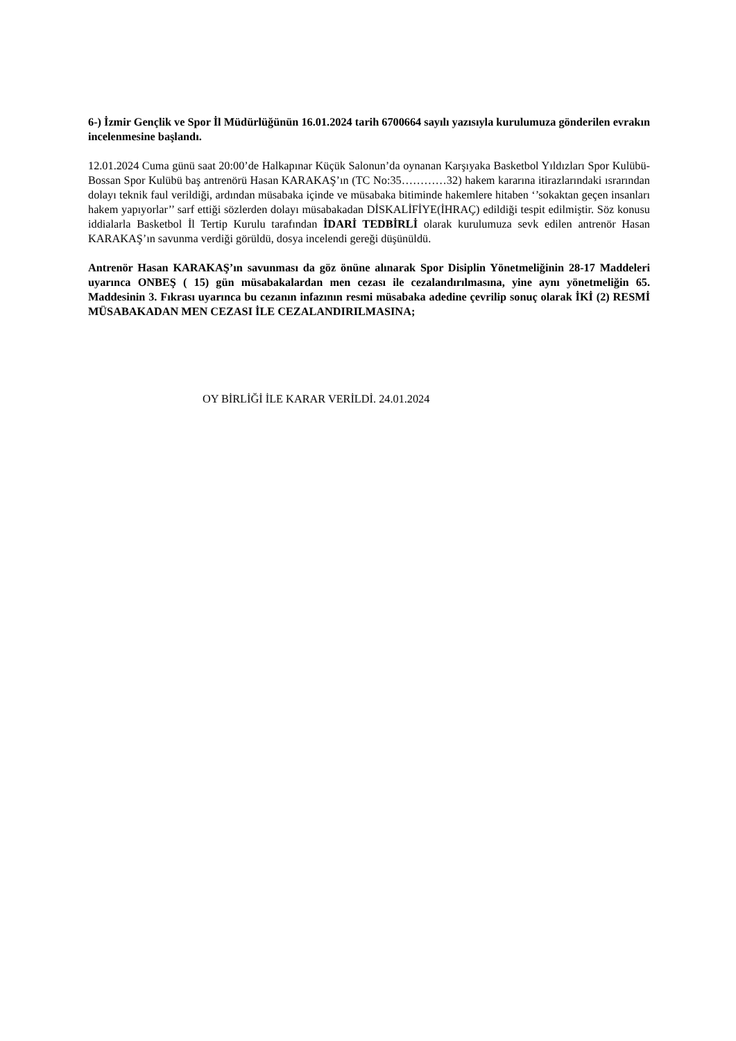6-) İzmir Gençlik ve Spor İl Müdürlüğünün 16.01.2024 tarih 6700664 sayılı yazısıyla kurulumuza gönderilen evrakın incelenmesine başlandı.
12.01.2024 Cuma günü saat 20:00’de Halkapınar Küçük Salonun’da oynanan Karşıyaka Basketbol Yıldızları Spor Kulübü-Bossan Spor Kulübü baş antrenörü Hasan KARAKAŞ’ın (TC No:35…………32) hakem kararına itirazlarındaki ısrarından dolayı teknik faul verildiği, ardından müsabaka içinde ve müsabaka bitiminde hakemlere hitaben ‘’sokaktan geçen insanları hakem yapıyorlar’’ sarf ettiği sözlerden dolayı müsabakadan DİSKALİFİYE(İHRAÇ) edildiği tespit edilmiştir. Söz konusu iddialarla Basketbol İl Tertip Kurulu tarafından İDARİ TEDBİRLİ olarak kurulumuza sevk edilen antrenör Hasan KARAKAŞ’ın savunma verdiği görüldü, dosya incelendi gereği düşünüldü.
Antrenör Hasan KARAKAŞ’ın savunması da göz önüne alınarak Spor Disiplin Yönetmeliğinin 28-17 Maddeleri uyarınca ONBEŞ ( 15) gün müsabakalardan men cezası ile cezalandırılmasına, yine aynı yönetmeliğin 65. Maddesinin 3. Fıkrası uyarınca bu cezanın infazının resmi müsabaka adedine çevrilip sonuç olarak İKİ (2) RESMİ MÜSABAKADAN MEN CEZASI İLE CEZALANDIRILMASINA;
OY BİRLİĞİ İLE KARAR VERİLDİ. 24.01.2024